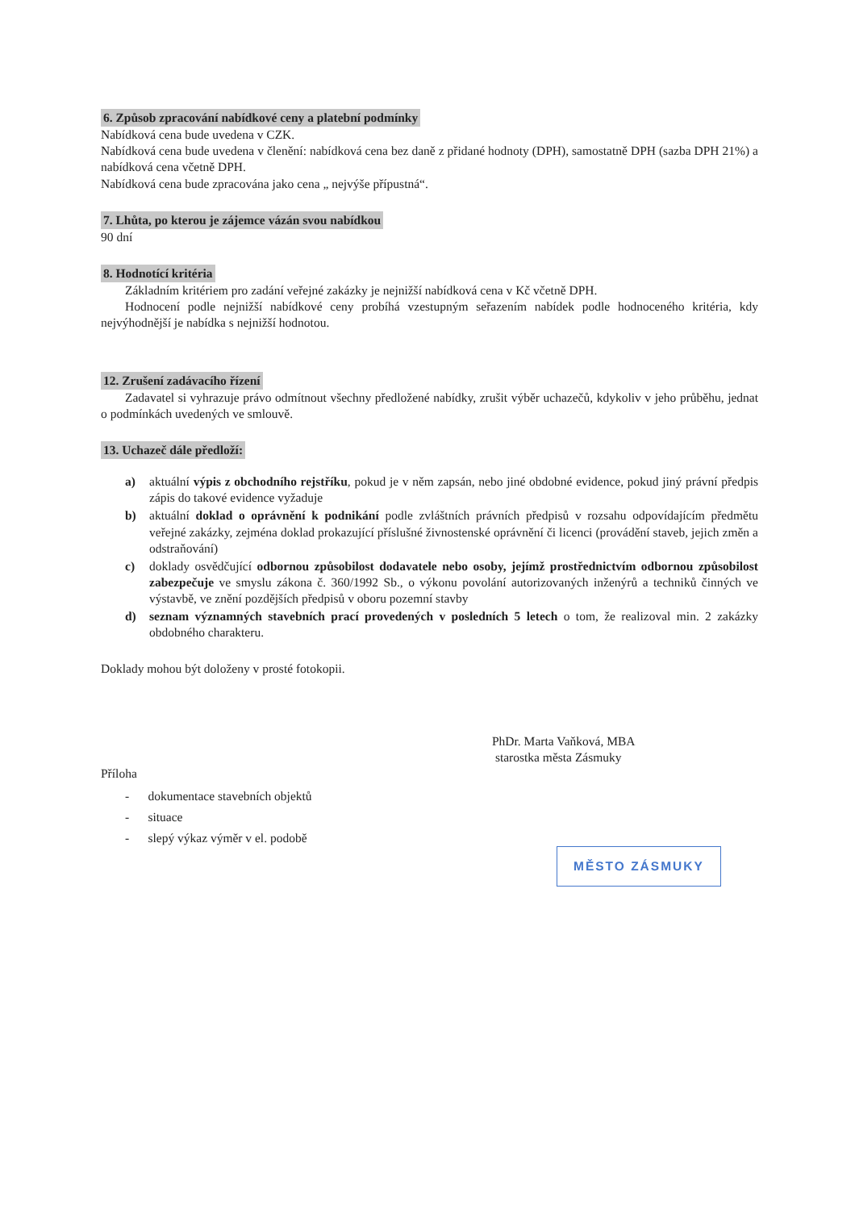6. Způsob zpracování nabídkové ceny a platební podmínky
Nabídková cena bude uvedena v CZK.
Nabídková cena bude uvedena v členění: nabídková cena bez daně z přidané hodnoty (DPH), samostatně DPH (sazba DPH 21%) a nabídková cena včetně DPH.
Nabídková cena bude zpracována jako cena „ nejvýše přípustná“.
7. Lhůta, po kterou je zájemce vázán svou nabídkou
90 dní
8. Hodnotící kritéria
Základním kritériem pro zadání veřejné zakázky je nejnižší nabídková cena v Kč včetně DPH.
Hodnocení podle nejnižší nabídkové ceny probíhá vzestupným seřazením nabídek podle hodnoceného kritéria, kdy nejvýhodnější je nabídka s nejnižší hodnotou.
12. Zrušení zadávacího řízení
Zadavatel si vyhrazuje právo odmítnout všechny předložené nabídky, zrušit výběr uchazečů, kdykoliv v jeho průběhu, jednat o podmínkách uvedených ve smlouvě.
13. Uchazeč dále předloží:
a) aktuální výpis z obchodního rejstříku, pokud je v něm zapsán, nebo jiné obdobné evidence, pokud jiný právní předpis zápis do takové evidence vyžaduje
b) aktuální doklad o oprávnění k podnikání podle zvláštních právních předpisů v rozsahu odpovídajícím předmětu veřejné zakázky, zejména doklad prokazující příslušné živnostenské oprávnění či licenci (provádění staveb, jejich změn a odstraňování)
c) doklady osvědčující odbornou způsobilost dodavatele nebo osoby, jejímž prostřednictvím odbornou způsobilost zabezpečuje ve smyslu zákona č. 360/1992 Sb., o výkonu povolání autorizovaných inženýrů a techniků činných ve výstavbě, ve znění pozdějších předpisů v oboru pozemní stavby
d) seznam významných stavebních prací provedených v posledních 5 letech o tom, že realizoval min. 2 zakázky obdobného charakteru.
Doklady mohou být doloženy v prosté fotokopii.
Příloha
- dokumentace stavebních objektů
- situace
- slepý výkaz výměr v el. podobě
PhDr. Marta Vaňková, MBA
starostka města Zásmuky
MĚSTO ZÁSMUKY